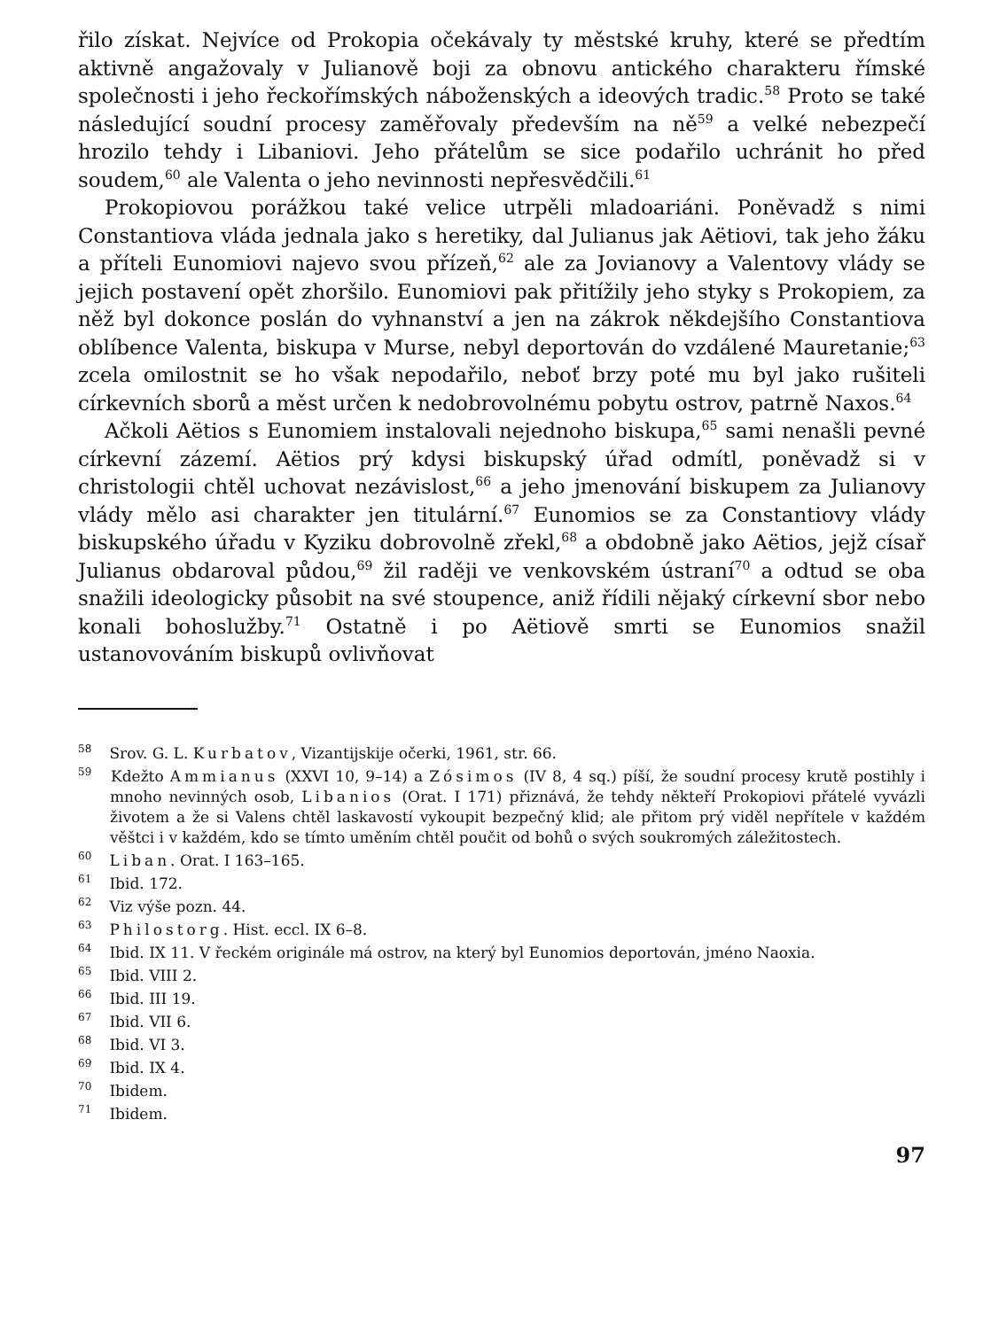řilo získat. Nejvíce od Prokopia očekávaly ty městské kruhy, které se předtím aktivně angažovaly v Julianově boji za obnovu antického charakteru římské společnosti i jeho řeckořímských náboženských a ideových tradic.<sup>58</sup> Proto se také následující soudní procesy zaměřovaly především na ně<sup>59</sup> a velké nebezpečí hrozilo tehdy i Libaniovi. Jeho přátelům se sice podařilo uchránit ho před soudem,<sup>60</sup> ale Valenta o jeho nevinnosti nepřesvědčili.<sup>61</sup>
Prokopiovou porážkou také velice utrpěli mladoariáni. Poněvadž s nimi Constantiova vláda jednala jako s heretiky, dal Julianus jak Aëtiovi, tak jeho žáku a příteli Eunomiovi najevo svou přízeň,<sup>62</sup> ale za Jovianovy a Valentovy vlády se jejich postavení opět zhoršilo. Eunomiovi pak přitížily jeho styky s Prokopiem, za něž byl dokonce poslán do vyhnanství a jen na zákrok někdejšího Constantiova oblíbence Valenta, biskupa v Murse, nebyl deportován do vzdálené Mauretanie;<sup>63</sup> zcela omilostnit se ho však nepodařilo, neboť brzy poté mu byl jako rušiteli církevních sborů a měst určen k nedobrovolnému pobytu ostrov, patrně Naxos.<sup>64</sup>
Ačkoli Aëtios s Eunomiem instalovali nejednoho biskupa,<sup>65</sup> sami nenašli pevné církevní zázemí. Aëtios prý kdysi biskupský úřad odmítl, poněvadž si v christologii chtěl uchovat nezávislost,<sup>66</sup> a jeho jmenování biskupem za Julianovy vlády mělo asi charakter jen titulární.<sup>67</sup> Eunomios se za Constantiovy vlády biskupského úřadu v Kyziku dobrovolně zřekl,<sup>68</sup> a obdobně jako Aëtios, jejž císař Julianus obdaroval půdou,<sup>69</sup> žil raději ve venkovském ústraní<sup>70</sup> a odtud se oba snažili ideologicky působit na své stoupence, aniž řídili nějaký církevní sbor nebo konali bohoslužby.<sup>71</sup> Ostatně i po Aëtiově smrti se Eunomios snažil ustanovováním biskupů ovlivňovat
<sup>58</sup> Srov. G. L. Kurbatov, Vizantijskije očerki, 1961, str. 66.
<sup>59</sup> Kdežto Ammianus (XXVI 10, 9–14) a Zósimos (IV 8, 4 sq.) píší, že soudní procesy krutě postihly i mnoho nevinných osob, Libanios (Orat. I 171) přiznává, že tehdy někteří Prokopiovi přátelé vyvázli životem a že si Valens chtěl laskavostí vykoupit bezpečný klid; ale přitom prý viděl nepřítele v každém věštci i v každém, kdo se tímto uměním chtěl poučit od bohů o svých soukromých záležitostech.
<sup>60</sup> Liban. Orat. I 163–165.
<sup>61</sup> Ibid. 172.
<sup>62</sup> Viz výše pozn. 44.
<sup>63</sup> Philostorg. Hist. eccl. IX 6–8.
<sup>64</sup> Ibid. IX 11. V řeckém originále má ostrov, na který byl Eunomios deportován, jméno Naoxia.
<sup>65</sup> Ibid. VIII 2.
<sup>66</sup> Ibid. III 19.
<sup>67</sup> Ibid. VII 6.
<sup>68</sup> Ibid. VI 3.
<sup>69</sup> Ibid. IX 4.
<sup>70</sup> Ibidem.
<sup>71</sup> Ibidem.
97